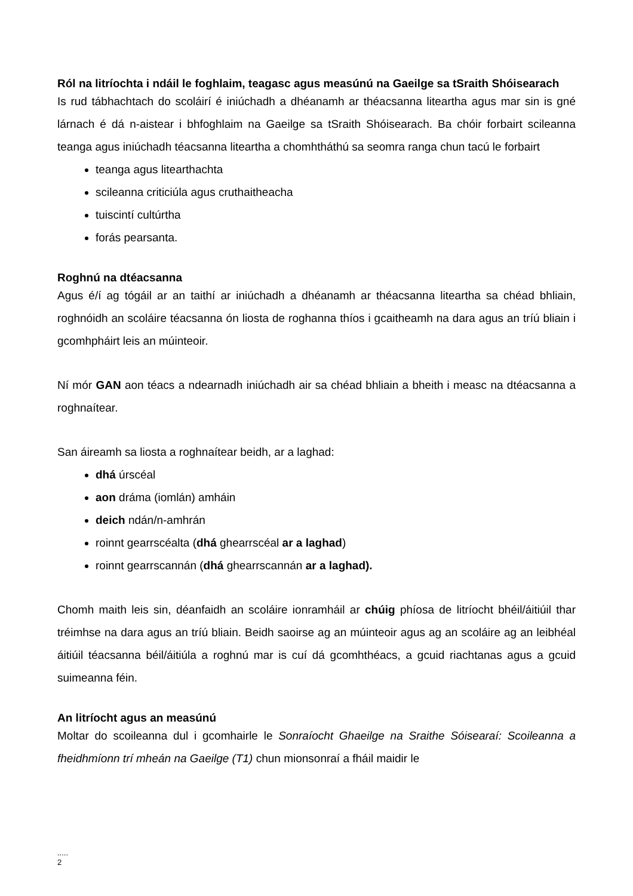Ról na litríochta i ndáil le foghlaim, teagasc agus measúnú na Gaeilge sa tSraith Shóisearach
Is rud tábhachtach do scoláirí é iniúchadh a dhéanamh ar théacsanna liteartha agus mar sin is gné lárnach é dá n-aistear i bhfoghlaim na Gaeilge sa tSraith Shóisearach. Ba chóir forbairt scileanna teanga agus iniúchadh téacsanna liteartha a chomhtháthú sa seomra ranga chun tacú le forbairt
teanga agus litearthachta
scileanna criticiúla agus cruthaitheacha
tuiscintí cultúrtha
forás pearsanta.
Roghnú na dtéacsanna
Agus é/í ag tógáil ar an taithí ar iniúchadh a dhéanamh ar théacsanna liteartha sa chéad bhliain, roghnóidh an scoláire téacsanna ón liosta de roghanna thíos i gcaitheamh na dara agus an tríú bliain i gcomhpháirt leis an múinteoir.
Ní mór GAN aon téacs a ndearnadh iniúchadh air sa chéad bhliain a bheith i measc na dtéacsanna a roghnaítear.
San áireamh sa liosta a roghnaítear beidh, ar a laghad:
dhá úrscéal
aon dráma (iomlán) amháin
deich ndán/n-amhrán
roinnt gearrscéalta (dhá ghearrscéal ar a laghad)
roinnt gearrscannán (dhá ghearrscannán ar a laghad).
Chomh maith leis sin, déanfaidh an scoláire ionramháil ar chúig phíosa de litríocht bhéil/áitiúil thar tréimhse na dara agus an tríú bliain. Beidh saoirse ag an múinteoir agus ag an scoláire ag an leibhéal áitiúil téacsanna béil/áitiúla a roghnú mar is cuí dá gcomhthéacs, a gcuid riachtanas agus a gcuid suimeanna féin.
An litríocht agus an measúnú
Moltar do scoileanna dul i gcomhairle le Sonraíocht Ghaeilge na Sraithe Sóisearaí: Scoileanna a fheidhmíonn trí mheán na Gaeilge (T1) chun mionsonraí a fháil maidir le
.....
2